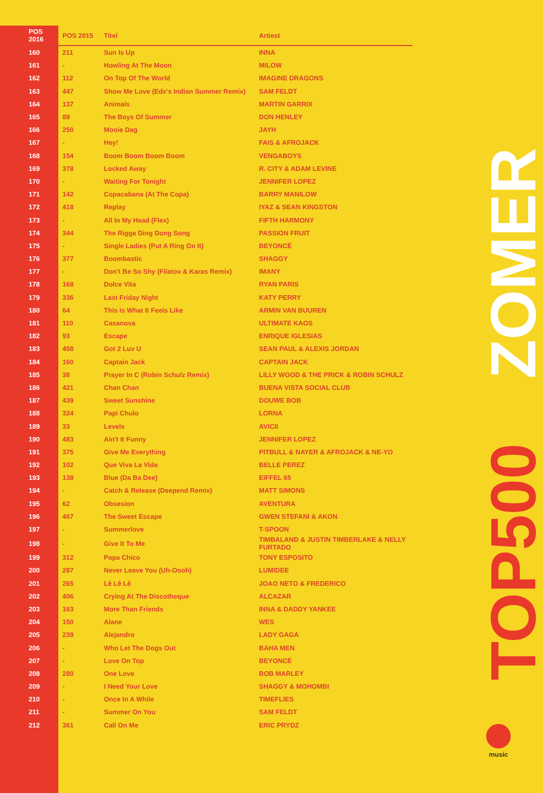| POS 2016 | POS 2015 | Titel | Artiest |
| --- | --- | --- | --- |
| 160 | 211 | Sun Is Up | INNA |
| 161 | - | Howling At The Moon | MILOW |
| 162 | 112 | On Top Of The World | IMAGINE DRAGONS |
| 163 | 447 | Show Me Love (Edx's Indian Summer Remix) | SAM FELDT |
| 164 | 137 | Animals | MARTIN GARRIX |
| 165 | 89 | The Boys Of Summer | DON HENLEY |
| 166 | 250 | Mooie Dag | JAYH |
| 167 | - | Hey! | FAIS & AFROJACK |
| 168 | 154 | Boom Boom Boom Boom | VENGABOYS |
| 169 | 378 | Locked Away | R. CITY & ADAM LEVINE |
| 170 | - | Waiting For Tonight | JENNIFER LOPEZ |
| 171 | 142 | Copacabana (At The Copa) | BARRY MANILOW |
| 172 | 418 | Replay | IYAZ & SEAN KINGSTON |
| 173 | - | All In My Head (Flex) | FIFTH HARMONY |
| 174 | 344 | The Rigga Ding Dong Song | PASSION FRUIT |
| 175 | - | Single Ladies (Put A Ring On It) | BEYONCÉ |
| 176 | 377 | Boombastic | SHAGGY |
| 177 | - | Don't Be So Shy (Filatov & Karas Remix) | IMANY |
| 178 | 168 | Dolce Vita | RYAN PARIS |
| 179 | 336 | Last Friday Night | KATY PERRY |
| 180 | 64 | This Is What It Feels Like | ARMIN VAN BUUREN |
| 181 | 110 | Casanova | ULTIMATE KAOS |
| 182 | 93 | Escape | ENRIQUE IGLESIAS |
| 183 | 458 | Got 2 Luv U | SEAN PAUL & ALEXIS JORDAN |
| 184 | 160 | Captain Jack | CAPTAIN JACK |
| 185 | 38 | Prayer In C (Robin Schulz Remix) | LILLY WOOD & THE PRICK & ROBIN SCHULZ |
| 186 | 421 | Chan Chan | BUENA VISTA SOCIAL CLUB |
| 187 | 439 | Sweet Sunshine | DOUWE BOB |
| 188 | 324 | Papi Chulo | LORNA |
| 189 | 33 | Levels | AVICII |
| 190 | 483 | Ain't It Funny | JENNIFER LOPEZ |
| 191 | 375 | Give Me Everything | PITBULL & NAYER & AFROJACK & NE-YO |
| 192 | 102 | Que Viva La Vida | BELLE PEREZ |
| 193 | 138 | Blue (Da Ba Dee) | EIFFEL 65 |
| 194 | - | Catch & Release (Deepend Remix) | MATT SIMONS |
| 195 | 62 | Obsesion | AVENTURA |
| 196 | 467 | The Sweet Escape | GWEN STEFANI & AKON |
| 197 | - | Summerlove | T-SPOON |
| 198 | - | Give It To Me | TIMBALAND & JUSTIN TIMBERLAKE & NELLY FURTADO |
| 199 | 312 | Papa Chico | TONY ESPOSITO |
| 200 | 287 | Never Leave You (Uh-Oooh) | LUMIDEE |
| 201 | 265 | Lê Lê Lê | JOAO NETO & FREDERICO |
| 202 | 406 | Crying At The Discotheque | ALCAZAR |
| 203 | 163 | More Than Friends | INNA & DADDY YANKEE |
| 204 | 150 | Alane | WES |
| 205 | 239 | Alejandro | LADY GAGA |
| 206 | - | Who Let The Dogs Out | BAHA MEN |
| 207 | - | Love On Top | BEYONCÉ |
| 208 | 280 | One Love | BOB MARLEY |
| 209 | - | I Need Your Love | SHAGGY & MOHOMBI |
| 210 | - | Once In A While | TIMEFLIES |
| 211 | - | Summer On You | SAM FELDT |
| 212 | 361 | Call On Me | ERIC PRYDZ |
TOP500
ZOMER
music